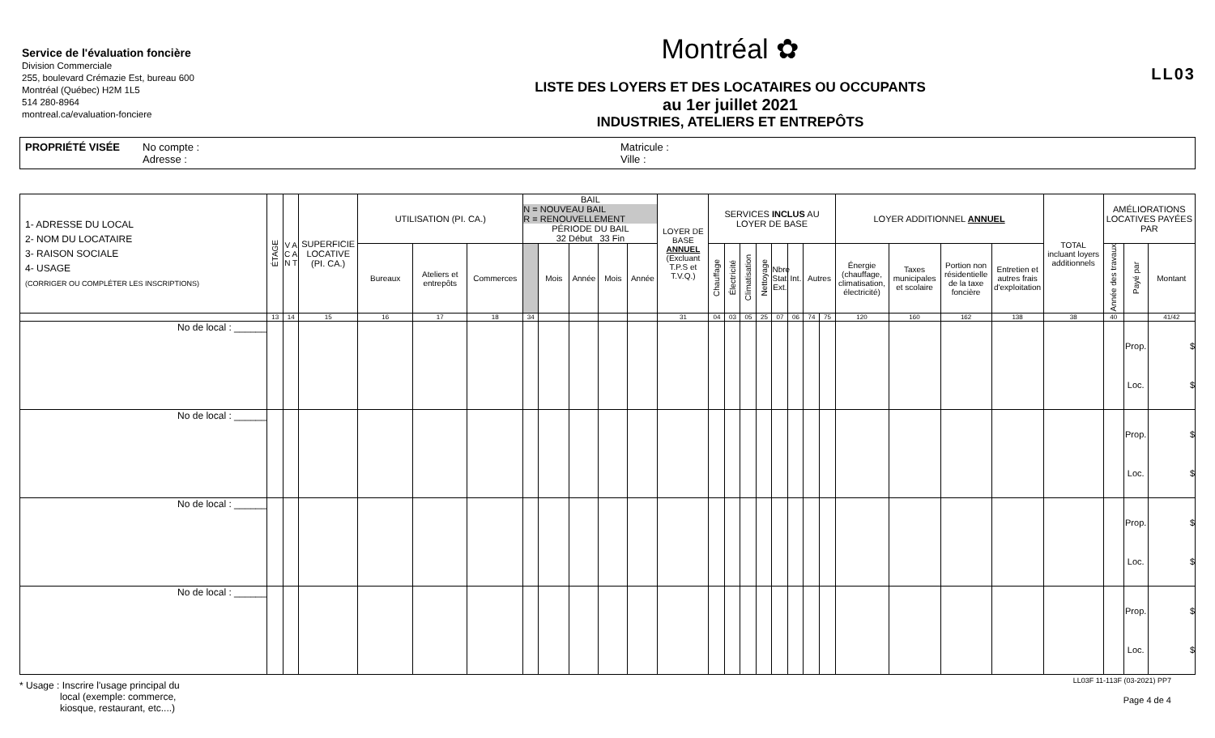Service de l'évaluation foncière
Division Commerciale
255, boulevard Crémazie Est, bureau 600
Montréal (Québec) H2M 1L5
514 280-8964
montreal.ca/evaluation-fonciere
Montréal ✿
LISTE DES LOYERS ET DES LOCATAIRES OU OCCUPANTS
au 1er juillet 2021
INDUSTRIES, ATELIERS ET ENTREPÔTS
LL03
PROPRIÉTÉ VISÉE No compte :
Adresse :
Matricule :
Ville :
| 1- ADRESSE DU LOCAL 2- NOM DU LOCATAIRE 3- RAISON SOCIALE 4- USAGE (CORRIGER OU COMPLÉTER LES INSCRIPTIONS) | ÉTAGE | V A C A N T | SUPERFICIE LOCATIVE (PI. CA.) | UTILISATION (PI. CA.) | | | BAIL N = NOUVEAU BAIL R = RENOUVELLEMENT PÉRIODE DU BAIL 32 Début 33 Fin | | | | | LOYER DE BASE ANNUEL (Excluant T.P.S et T.V.Q.) | SERVICES INCLUS AU LOYER DE BASE | | | | | | | | LOYER ADDITIONNEL ANNUEL | | | | TOTAL incluant loyers additionnels | AMÉLIORATIONS LOCATIVES PAYÉES PAR | | |
| --- | --- | --- | --- | --- | --- | --- | --- | --- | --- | --- | --- | --- | --- | --- | --- | --- | --- | --- | --- | --- | --- | --- | --- | --- | --- | --- | --- | --- |
| | | | | Bureaux | Ateliers et entrepôts | Commerces | | Mois | Année | Mois | Année | | Chauffage | Électricité | Climatisation | Nettoyage | Nbre Stat. Ext. | Int. | Autres | | Énergie (chauffage, climatisation, électricité) | Taxes municipales et scolaire | Portion non résidentielle de la taxe foncière | Entretien et autres frais d'exploitation | | Année des travaux | Payé par | Montant |
| | 13 | 14 | 15 | 16 | 17 | 18 | 34 | | | | | 31 | 04 | 03 | 05 | 25 | 07 | 06 | 74 | 75 | 120 | 160 | 162 | 138 | 38 | 40 | | 41/42 |
| No de local : ______ | | | | | | | | | | | | | | | | | | | | | | | | | | | Prop. Loc. | $ $ |
| No de local : ______ | | | | | | | | | | | | | | | | | | | | | | | | | | | Prop. Loc. | $ $ |
| No de local : ______ | | | | | | | | | | | | | | | | | | | | | | | | | | | Prop. Loc. | $ $ |
| No de local : ______ | | | | | | | | | | | | | | | | | | | | | | | | | | | Prop. Loc. | $ $ |
* Usage : Inscrire l'usage principal du
local (exemple: commerce,
kiosque, restaurant, etc....)
LL03F 11-113F (03-2021) PP7
Page 4 de 4